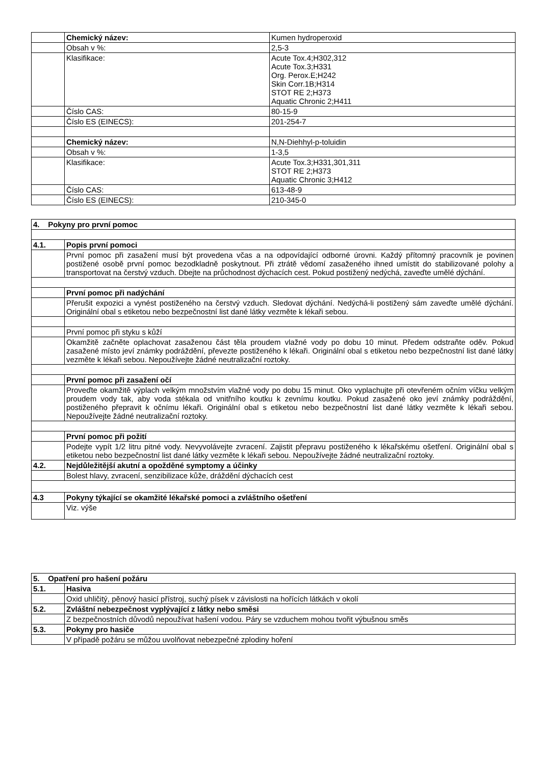| | Chemický název: | Kumen hydroperoxid |
| | Obsah v %: | 2,5-3 |
| | Klasifikace: | Acute Tox.4;H302,312 Acute Tox.3;H331 Org. Perox.E;H242 Skin Corr.1B;H314 STOT RE 2;H373 Aquatic Chronic 2;H411 |
| | Číslo CAS: | 80-15-9 |
| | Číslo ES (EINECS): | 201-254-7 |
| | Chemický název: | N,N-Diehhyl-p-toluidin |
| | Obsah v %: | 1-3,5 |
| | Klasifikace: | Acute Tox.3;H331,301,311 STOT RE 2;H373 Aquatic Chronic 3;H412 |
| | Číslo CAS: | 613-48-9 |
| | Číslo ES (EINECS): | 210-345-0 |
| 4. Pokyny pro první pomoc | |
| 4.1. | Popis první pomoci |
| | První pomoc při zasažení musí být provedena včas a na odpovídající odborné úrovni. Každý přítomný pracovník je povinen postižené osobě první pomoc bezodkladně poskytnout. Při ztrátě vědomí zasaženého ihned umístit do stabilizované polohy a transportovat na čerstvý vzduch. Dbejte na průchodnost dýchacích cest. Pokud postižený nedýchá, zaveďte umělé dýchání. |
| | První pomoc při nadýchání |
| | Přerušit expozici a vynést postiženého na čerstvý vzduch. Sledovat dýchání. Nedýchá-li postižený sám zaveďte umělé dýchání. Originální obal s etiketou nebo bezpečnostní list dané látky vezměte k lékaři sebou. |
| | První pomoc při styku s kůží |
| | Okamžitě začněte oplachovat zasaženou část těla proudem vlažné vody po dobu 10 minut. Předem odstraňte oděv. Pokud zasažené místo jeví známky podráždění, převezte postiženého k lékaři. Originální obal s etiketou nebo bezpečnostní list dané látky vezměte k lékaři sebou. Nepoužívejte žádné neutralizační roztoky. |
| | První pomoc při zasažení očí |
| | Proveďte okamžitě výplach velkým množstvím vlažné vody po dobu 15 minut. Oko vyplachujte při otevřeném očním víčku velkým proudem vody tak, aby voda stékala od vnitřního koutku k zevnímu koutku. Pokud zasažené oko jeví známky podráždění, postiženého přepravit k očnímu lékaři. Originální obal s etiketou nebo bezpečnostní list dané látky vezměte k lékaři sebou. Nepoužívejte žádné neutralizační roztoky. |
| | První pomoc při požití |
| | Podejte vypít 1/2 litru pitné vody. Nevyvolávejte zvracení. Zajistit přepravu postiženého k lékařskému ošetření. Originální obal s etiketou nebo bezpečnostní list dané látky vezměte k lékaři sebou. Nepoužívejte žádné neutralizační roztoky. |
| 4.2. | Nejdůležitější akutní a opožděné symptomy a účinky |
| | Bolest hlavy, zvracení, senzibilizace kůže, dráždění dýchacích cest |
| 4.3 | Pokyny týkající se okamžité lékařské pomoci a zvláštního ošetření |
| | Viz. výše |
| 5. Opatření pro hašení požáru | |
| 5.1. | Hasiva |
| | Oxid uhličitý, pěnový hasicí přístroj, suchý písek v závislosti na hořících látkách v okolí |
| 5.2. | Zvláštní nebezpečnost vyplývající z látky nebo směsi |
| | Z bezpečnostních důvodů nepoužívat hašení vodou. Páry se vzduchem mohou tvořit výbušnou směs |
| 5.3. | Pokyny pro hasiče |
| | V případě požáru se můžou uvolňovat nebezpečné zplodiny hoření |